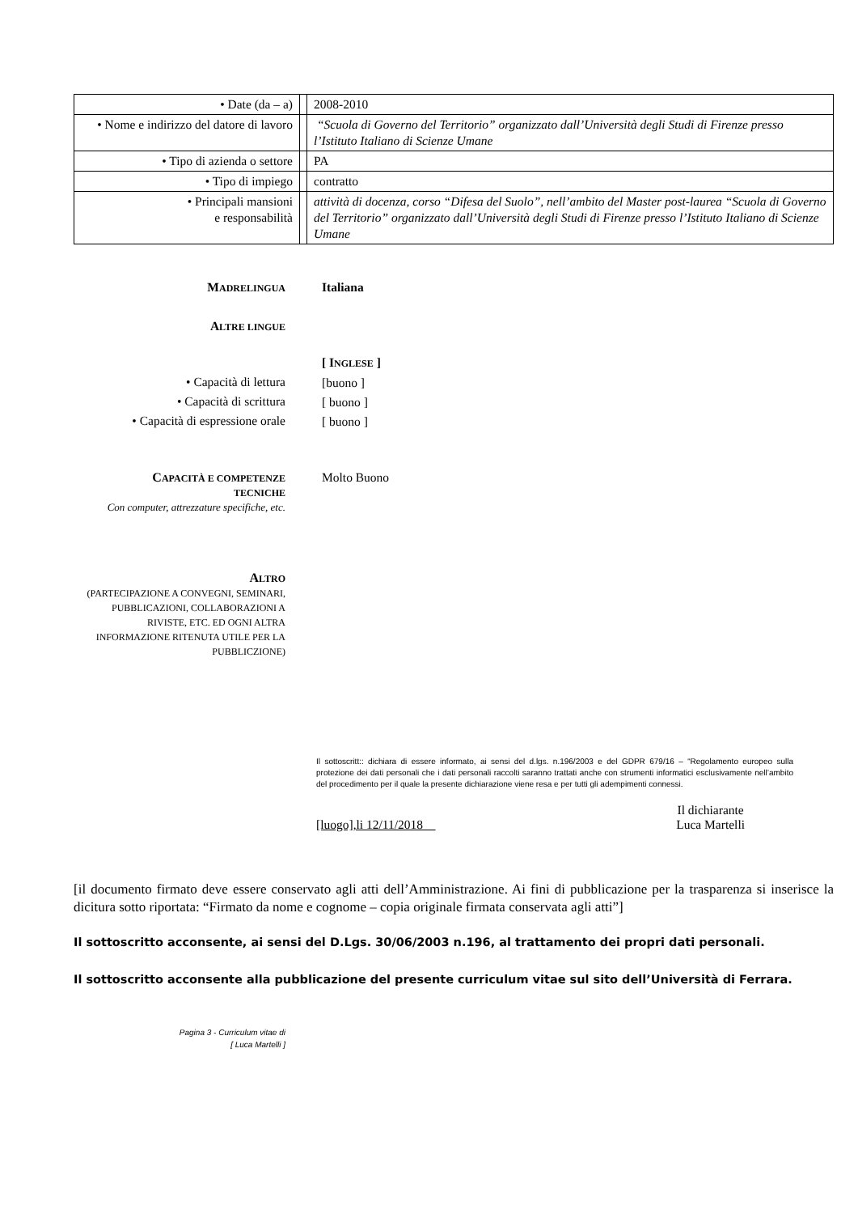| • Date (da – a) | | 2008-2010 |
| • Nome e indirizzo del datore di lavoro | | “Scuola di Governo del Territorio” organizzato dall’Università degli Studi di Firenze presso l’Istituto Italiano di Scienze Umane |
| • Tipo di azienda o settore | | PA |
| • Tipo di impiego | | contratto |
| • Principali mansioni e responsabilità | | attività di docenza, corso “Difesa del Suolo”, nell’ambito del Master post-laurea “Scuola di Governo del Territorio” organizzato dall’Università degli Studi di Firenze presso l’Istituto Italiano di Scienze Umane |
MADRELINGUA
Italiana
ALTRE LINGUE
• Capacità di lettura
• Capacità di scrittura
• Capacità di espressione orale
[ INGLESE ]
[buono ]
[ buono ]
[ buono ]
CAPACITÀ E COMPETENZE
TECNICHE
Con computer, attrezzature specifiche, etc.
Molto Buono
ALTRO
(PARTECIPAZIONE A CONVEGNI, SEMINARI, PUBBLICAZIONI, COLLABORAZIONI A RIVISTE, ETC. ED OGNI ALTRA INFORMAZIONE RITENUTA UTILE PER LA PUBBLICZIONE)
Il sottoscritt:: dichiara di essere informato, ai sensi del d.lgs. n.196/2003 e del GDPR 679/16 – “Regolamento europeo sulla protezione dei dati personali che i dati personali raccolti saranno trattati anche con strumenti informatici esclusivamente nell’ambito del procedimento per il quale la presente dichiarazione viene resa e per tutti gli adempimenti connessi.
[luogo],li 12/11/2018
Il dichiarante
Luca Martelli
[il documento firmato deve essere conservato agli atti dell’Amministrazione. Ai fini di pubblicazione per la trasparenza si inserisce la dicitura sotto riportata: “Firmato da nome e cognome – copia originale firmata conservata agli atti”]
Il sottoscritto acconsente, ai sensi del D.Lgs. 30/06/2003 n.196, al trattamento dei propri dati personali.
Il sottoscritto acconsente alla pubblicazione del presente curriculum vitae sul sito dell’Università di Ferrara.
Pagina 3 - Curriculum vitae di
[ Luca Martelli ]